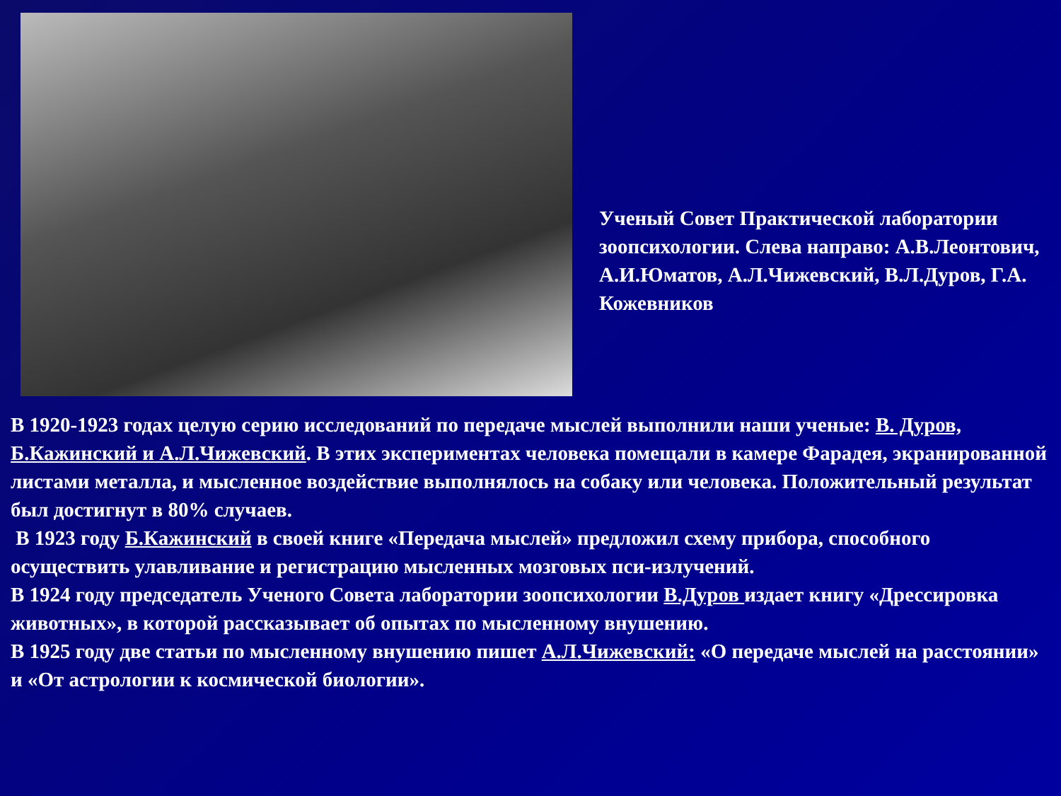Ученый Совет Практической лаборатории зоопсихологии. Слева направо: А.В.Леонтович, А.И.Юматов, А.Л.Чижевский, В.Л.Дуров, Г.А. Кожевников
В 1920-1923 годах целую серию исследований по передаче мыслей выполнили наши ученые: В. Дуров, Б.Кажинский и А.Л.Чижевский. В этих экспериментах человека помещали в камере Фарадея, экранированной листами металла, и мысленное воздействие выполнялось на собаку или человека. Положительный результат был достигнут в 80% случаев.
В 1923 году Б.Кажинский в своей книге «Передача мыслей» предложил схему прибора, способного осуществить улавливание и регистрацию мысленных мозговых пси-излучений.
В 1924 году председатель Ученого Совета лаборатории зоопсихологии В.Дуров издает книгу «Дрессировка животных», в которой рассказывает об опытах по мысленному внушению.
В 1925 году две статьи по мысленному внушению пишет А.Л.Чижевский: «О передаче мыслей на расстоянии» и «От астрологии к космической биологии».